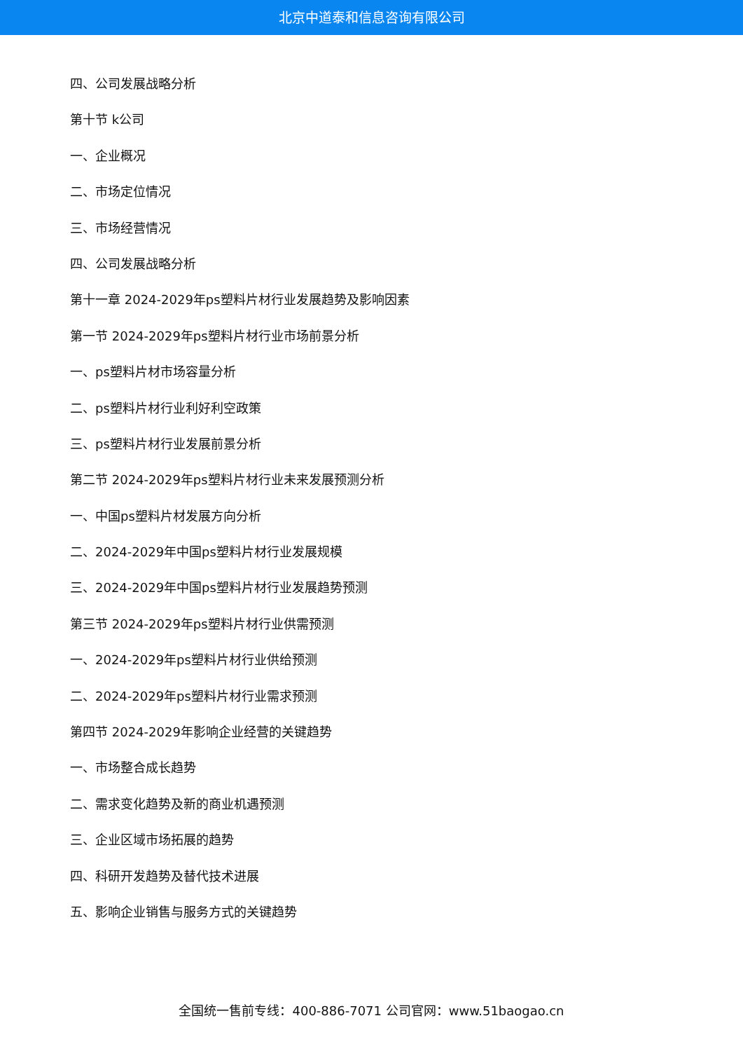北京中道泰和信息咨询有限公司
四、公司发展战略分析
第十节 k公司
一、企业概况
二、市场定位情况
三、市场经营情况
四、公司发展战略分析
第十一章 2024-2029年ps塑料片材行业发展趋势及影响因素
第一节 2024-2029年ps塑料片材行业市场前景分析
一、ps塑料片材市场容量分析
二、ps塑料片材行业利好利空政策
三、ps塑料片材行业发展前景分析
第二节 2024-2029年ps塑料片材行业未来发展预测分析
一、中国ps塑料片材发展方向分析
二、2024-2029年中国ps塑料片材行业发展规模
三、2024-2029年中国ps塑料片材行业发展趋势预测
第三节 2024-2029年ps塑料片材行业供需预测
一、2024-2029年ps塑料片材行业供给预测
二、2024-2029年ps塑料片材行业需求预测
第四节 2024-2029年影响企业经营的关键趋势
一、市场整合成长趋势
二、需求变化趋势及新的商业机遇预测
三、企业区域市场拓展的趋势
四、科研开发趋势及替代技术进展
五、影响企业销售与服务方式的关键趋势
全国统一售前专线：400-886-7071 公司官网：www.51baogao.cn